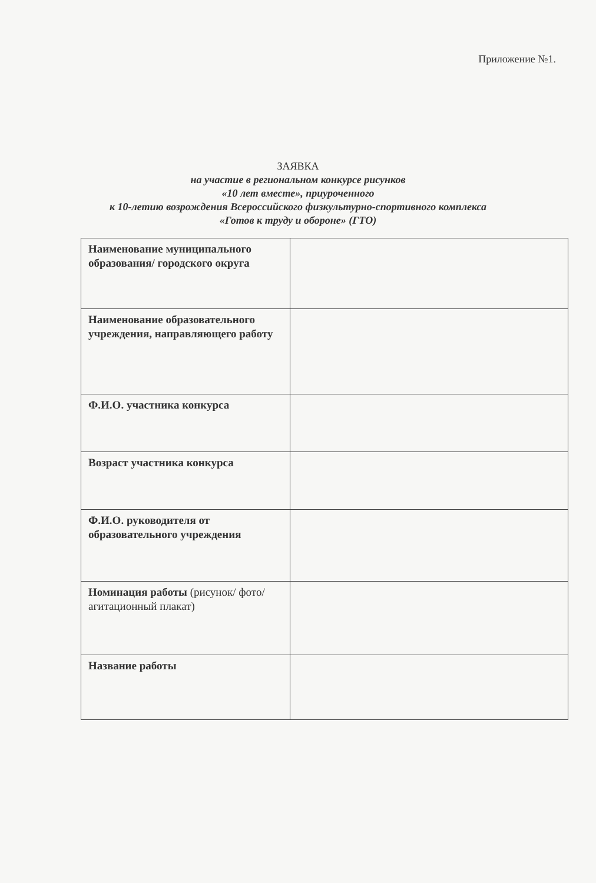Приложение №1.
ЗАЯВКА
на участие в региональном конкурсе рисунков
«10 лет вместе», приуроченного
к 10-летию возрождения Всероссийского физкультурно-спортивного комплекса
«Готов к труду и обороне» (ГТО)
| Наименование муниципального образования/ городского округа | |
| Наименование образовательного учреждения, направляющего работу | |
| Ф.И.О. участника конкурса | |
| Возраст участника конкурса | |
| Ф.И.О. руководителя от образовательного учреждения | |
| Номинация работы (рисунок/ фото/ агитационный плакат) | |
| Название работы | |